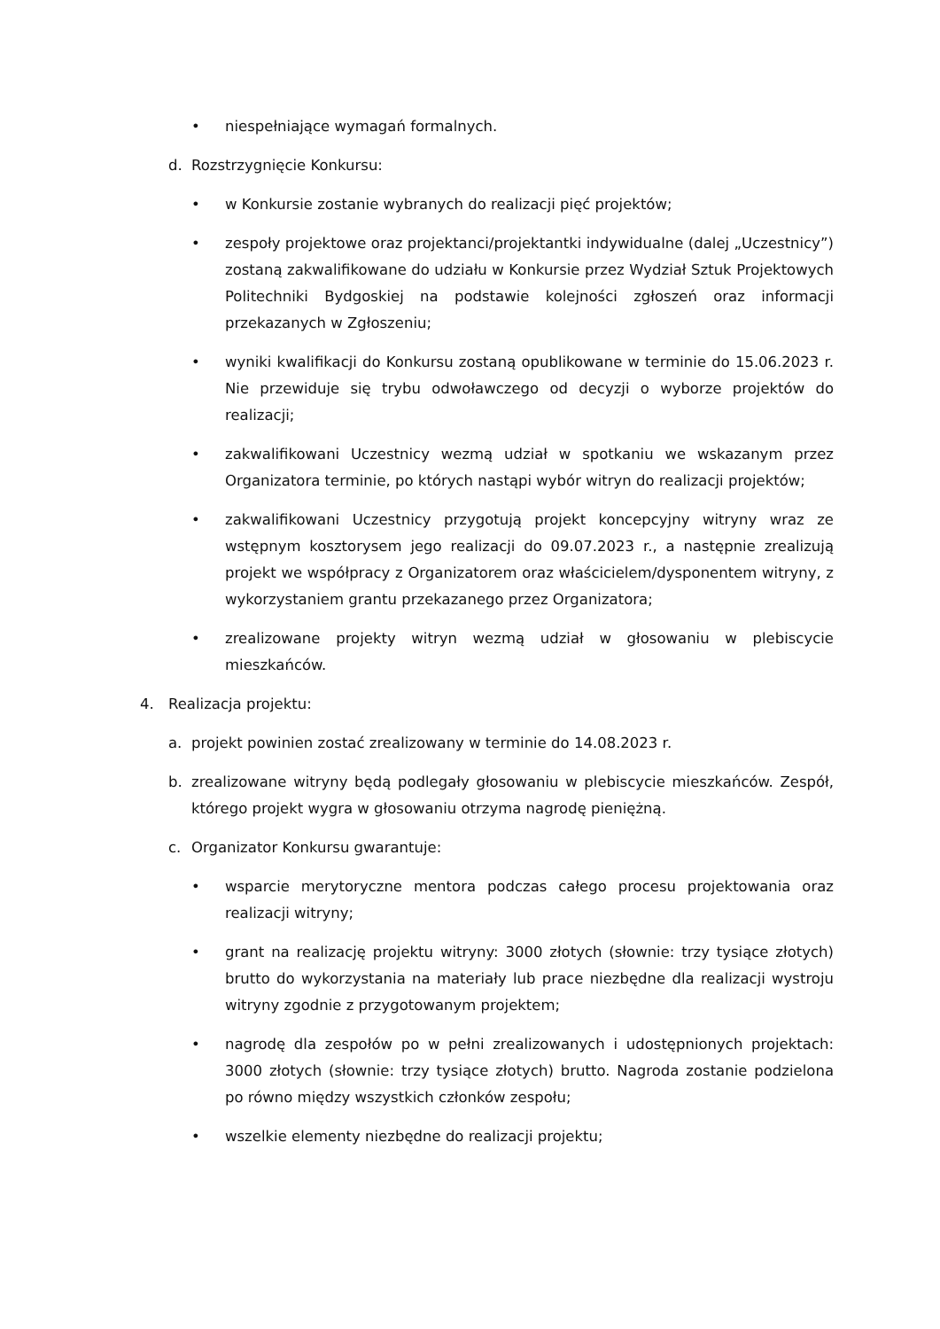• niespełniające wymagań formalnych.
d. Rozstrzygnięcie Konkursu:
• w Konkursie zostanie wybranych do realizacji pięć projektów;
• zespoły projektowe oraz projektanci/projektantki indywidualne (dalej „Uczestnicy”) zostaną zakwalifikowane do udziału w Konkursie przez Wydział Sztuk Projektowych Politechniki Bydgoskiej na podstawie kolejności zgłoszeń oraz informacji przekazanych w Zgłoszeniu;
• wyniki kwalifikacji do Konkursu zostaną opublikowane w terminie do 15.06.2023 r. Nie przewiduje się trybu odwoławczego od decyzji o wyborze projektów do realizacji;
• zakwalifikowani Uczestnicy wezmą udział w spotkaniu we wskazanym przez Organizatora terminie, po których nastąpi wybór witryn do realizacji projektów;
• zakwalifikowani Uczestnicy przygotują projekt koncepcyjny witryny wraz ze wstępnym kosztorysem jego realizacji do 09.07.2023 r., a następnie zrealizują projekt we współpracy z Organizatorem oraz właścicielem/dysponentem witryny, z wykorzystaniem grantu przekazanego przez Organizatora;
• zrealizowane projekty witryn wezmą udział w głosowaniu w plebiscycie mieszkańców.
4. Realizacja projektu:
a. projekt powinien zostać zrealizowany w terminie do 14.08.2023 r.
b. zrealizowane witryny będą podlegały głosowaniu w plebiscycie mieszkańców. Zespół, którego projekt wygra w głosowaniu otrzyma nagrodę pieniężną.
c. Organizator Konkursu gwarantuje:
• wsparcie merytoryczne mentora podczas całego procesu projektowania oraz realizacji witryny;
• grant na realizację projektu witryny: 3000 złotych (słownie: trzy tysiące złotych) brutto do wykorzystania na materiały lub prace niezbędne dla realizacji wystroju witryny zgodnie z przygotowanym projektem;
• nagrodę dla zespołów po w pełni zrealizowanych i udostępnionych projektach: 3000 złotych (słownie: trzy tysiące złotych) brutto. Nagroda zostanie podzielona po równo między wszystkich członków zespołu;
• wszelkie elementy niezbędne do realizacji projektu;